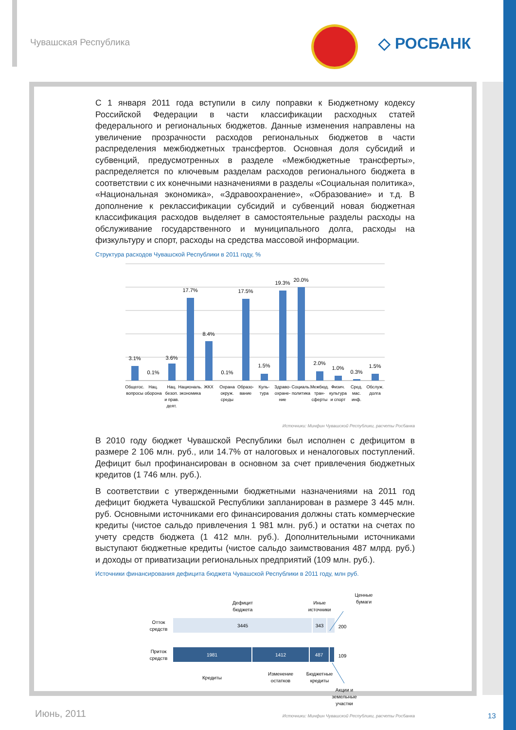Чувашская Республика ◇ РОСБАНК
С 1 января 2011 года вступили в силу поправки к Бюджетному кодексу Российской Федерации в части классификации расходных статей федерального и региональных бюджетов. Данные изменения направлены на увеличение прозрачности расходов региональных бюджетов в части распределения межбюджетных трансфертов. Основная доля субсидий и субвенций, предусмотренных в разделе «Межбюджетные трансферты», распределяется по ключевым разделам расходов регионального бюджета в соответствии с их конечными назначениями в разделы «Социальная политика», «Национальная экономика», «Здравоохранение», «Образование» и т.д. В дополнение к реклассификации субсидий и субвенций новая бюджетная классификация расходов выделяет в самостоятельные разделы расходы на обслуживание государственного и муниципального долга, расходы на физкультуру и спорт, расходы на средства массовой информации.
Структура расходов Чувашской Республики в 2011 году, %
3.1%
0.1%
3.6%
17.7%
8.4%
0.1%
17.5%
1.5%
19.3%
20.0%
2.0%
1.0%
0.3%
1.5%
Общегос.
вопросы
Нац.
оборона
Нац.
безоп.
и прав.
деят.
Националь.
экономика
ЖКХ
Охрана
окруж.
среды
Образо-
вание
Куль-
тура
Здраво-
охране-
ние
Социаль.
политика
Межбюд.
тран-
сферты
Физич.
культура
и спорт
Сред.
мас.
инф.
Обслуж.
долга
Источники: Минфин Чувашской Республики, расчеты Росбанка
В 2010 году бюджет Чувашской Республики был исполнен с дефицитом в размере 2 106 млн. руб., или 14.7% от налоговых и неналоговых поступлений. Дефицит был профинансирован в основном за счет привлечения бюджетных кредитов (1 746 млн. руб.).
В соответствии с утвержденными бюджетными назначениями на 2011 год дефицит бюджета Чувашской Республики запланирован в размере 3 445 млн. руб. Основными источниками его финансирования должны стать коммерческие кредиты (чистое сальдо привлечения 1 981 млн. руб.) и остатки на счетах по учету средств бюджета (1 412 млн. руб.). Дополнительными источниками выступают бюджетные кредиты (чистое сальдо заимствования 487 млрд. руб.) и доходы от приватизации региональных предприятий (109 млн. руб.).
Источники финансирования дефицита бюджета Чувашской Республики в 2011 году, млн руб.
Ценные
бумаги
Дефицит
бюджета
Иные
источники
Отток
средств
3445
343
200
Приток
средств
1981
1412
487
109
Кредиты
Изменение
остатков
Бюджетные
кредиты
Акции и
земельные
участки
Источники: Минфин Чувашской Республики, расчеты Росбанка
Июнь, 2011 13